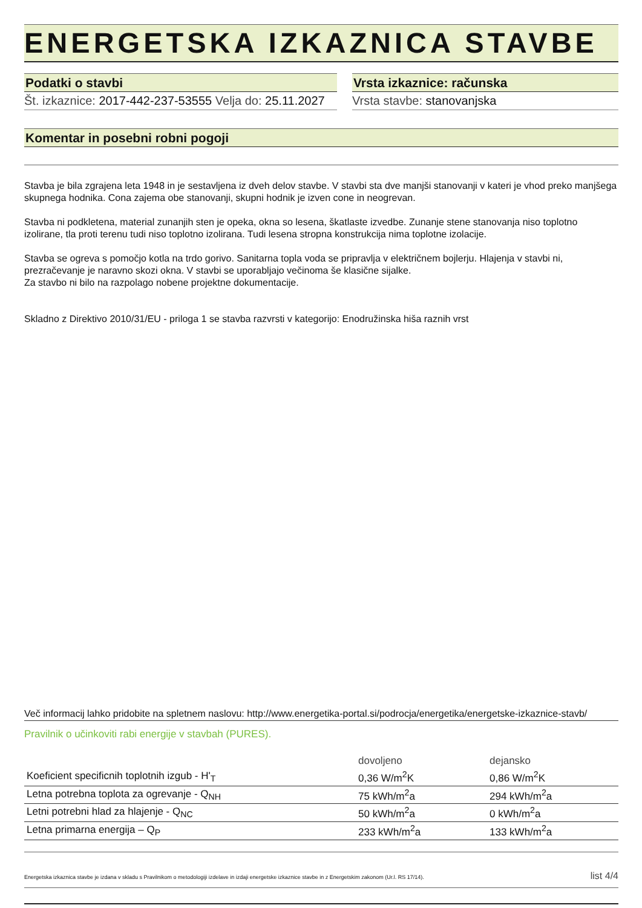ENERGETSKA IZKAZNICA STAVBE
Podatki o stavbi
Št. izkaznice: 2017-442-237-53555 Velja do: 25.11.2027
Vrsta izkaznice: računska
Vrsta stavbe: stanovanjska
Komentar in posebni robni pogoji
Stavba je bila zgrajena leta 1948 in je sestavljena iz dveh delov stavbe. V stavbi sta dve manjši stanovanji v kateri je vhod preko manjšega skupnega hodnika. Cona zajema obe stanovanji, skupni hodnik je izven cone in neogrevan.
Stavba ni podkletena, material zunanjih sten je opeka, okna so lesena, škatlaste izvedbe. Zunanje stene stanovanja niso toplotno izolirane, tla proti terenu tudi niso toplotno izolirana. Tudi lesena stropna konstrukcija nima toplotne izolacije.
Stavba se ogreva s pomočjo kotla na trdo gorivo. Sanitarna topla voda se pripravlja v električnem bojlerju. Hlajenja v stavbi ni, prezračevanje je naravno skozi okna. V stavbi se uporabljajo večinoma še klasične sijalke.
Za stavbo ni bilo na razpolago nobene projektne dokumentacije.
Skladno z Direktivo 2010/31/EU - priloga 1 se stavba razvrsti v kategorijo: Enodružinska hiša raznih vrst
Več informacij lahko pridobite na spletnem naslovu: http://www.energetika-portal.si/podrocja/energetika/energetske-izkaznice-stavb/
Pravilnik o učinkoviti rabi energije v stavbah (PURES).
| | dovoljeno | dejansko |
| Koeficient specificnih toplotnih izgub - H'<sub>T</sub> | 0,36 W/m<sup>2</sup>K | 0,86 W/m<sup>2</sup>K |
| Letna potrebna toplota za ogrevanje - Q<sub>NH</sub> | 75 kWh/m<sup>2</sup>a | 294 kWh/m<sup>2</sup>a |
| Letni potrebni hlad za hlajenje - Q<sub>NC</sub> | 50 kWh/m<sup>2</sup>a | 0 kWh/m<sup>2</sup>a |
| Letna primarna energija – Q<sub>P</sub> | 233 kWh/m<sup>2</sup>a | 133 kWh/m<sup>2</sup>a |
Energetska izkaznica stavbe je izdana v skladu s Pravilnikom o metodologiji izdelave in izdaji energetske izkaznice stavbe in z Energetskim zakonom (Ur.l. RS 17/14). list 4/4